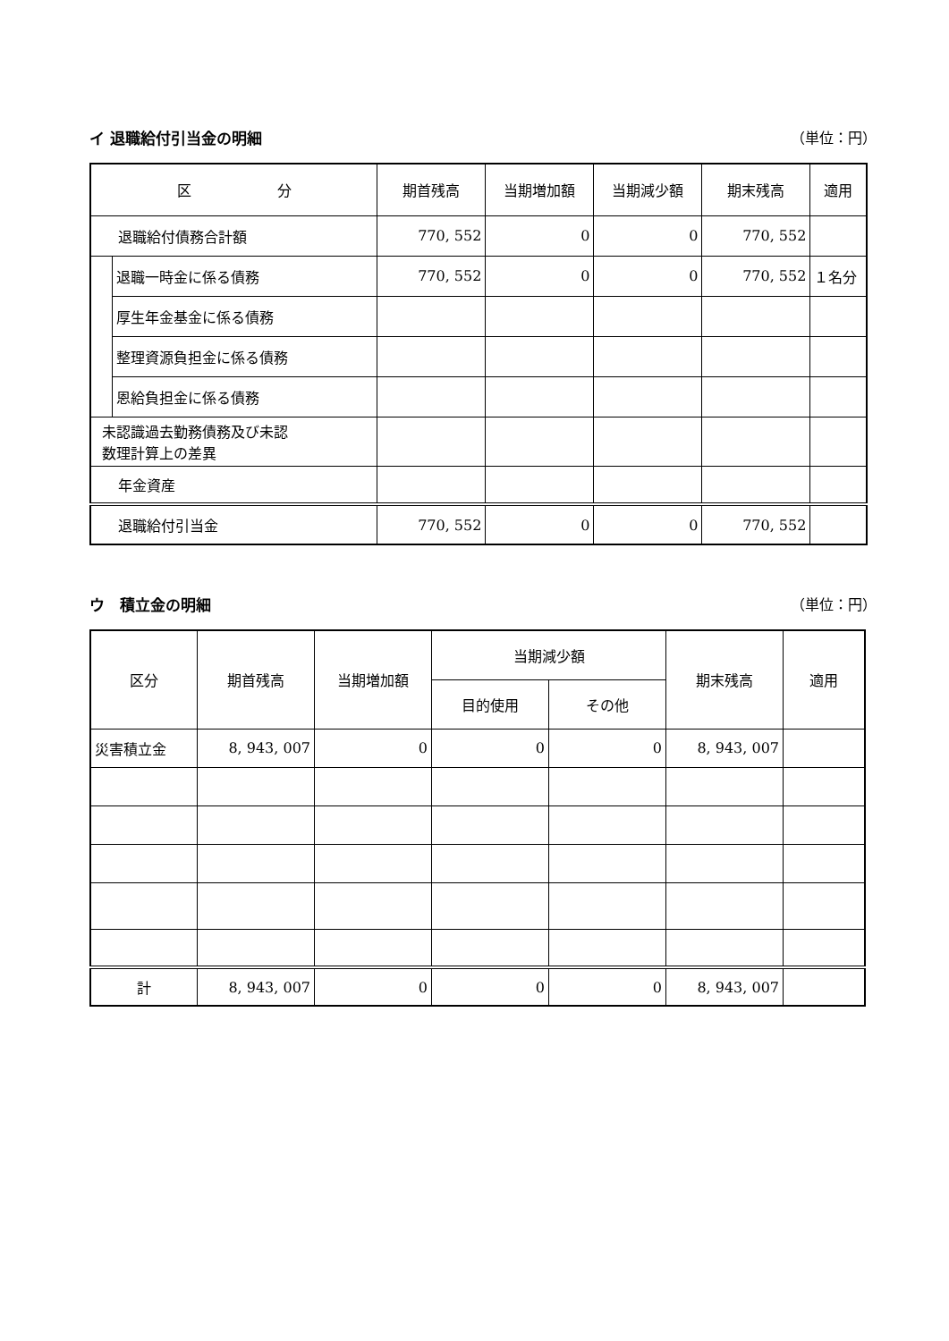イ 退職給付引当金の明細 （単位：円）
| 区 分 | | 期首残高 | 当期増加額 | 当期減少額 | 期末残高 | 適用 |
| --- | --- | --- | --- | --- | --- | --- |
| 退職給付債務合計額 | | 770, 552 | 0 | 0 | 770, 552 | |
| | 退職一時金に係る債務 | 770, 552 | 0 | 0 | 770, 552 | １名分 |
| | 厚生年金基金に係る債務 | | | | | |
| | 整理資源負担金に係る債務 | | | | | |
| | 恩給負担金に係る債務 | | | | | |
| 未認識過去勤務債務及び未認 数理計算上の差異 | | | | | | |
| 年金資産 | | | | | | |
| 退職給付引当金 | | 770, 552 | 0 | 0 | 770, 552 | |
ウ　積立金の明細 （単位：円）
| 区分 | 期首残高 | 当期増加額 | 当期減少額 | | 期末残高 | 適用 |
| --- | --- | --- | --- | --- | --- | --- |
| | | | 目的使用 | その他 | | |
| 災害積立金 | 8, 943, 007 | 0 | 0 | 0 | 8, 943, 007 | |
| 計 | 8, 943, 007 | 0 | 0 | 0 | 8, 943, 007 | |